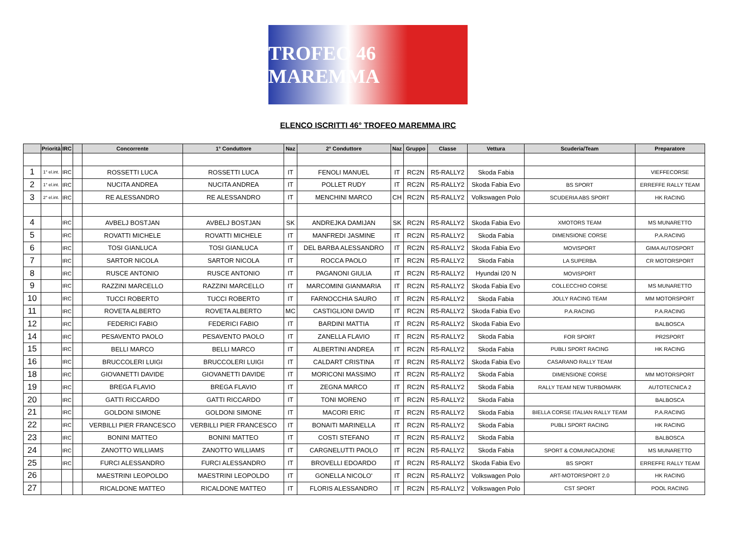TROFEO 46 MAREMMA
ELENCO ISCRITTI 46° TROFEO MAREMMA IRC
| | Priorità | IRC | | Concorrente | 1° Conduttore | Naz | 2° Conduttore | Naz | Gruppo | Classe | Vettura | Scuderia/Team | Preparatore |
| --- | --- | --- | --- | --- | --- | --- | --- | --- | --- | --- | --- | --- | --- |
| 1 | 1° el.int. | IRC | | ROSSETTI LUCA | ROSSETTI LUCA | IT | FENOLI MANUEL | IT | RC2N | R5-RALLY2 | Skoda Fabia | | VIEFFECORSE |
| 2 | 1° el.int. | IRC | | NUCITA ANDREA | NUCITA ANDREA | IT | POLLET RUDY | IT | RC2N | R5-RALLY2 | Skoda Fabia Evo | BS SPORT | ERREFFE RALLY TEAM |
| 3 | 2° el.int. | IRC | | RE ALESSANDRO | RE ALESSANDRO | IT | MENCHINI MARCO | CH | RC2N | R5-RALLY2 | Volkswagen Polo | SCUDERIA ABS SPORT | HK RACING |
| 4 | | IRC | | AVBELJ BOSTJAN | AVBELJ BOSTJAN | SK | ANDREJKA DAMIJAN | SK | RC2N | R5-RALLY2 | Skoda Fabia Evo | XMOTORS TEAM | MS MUNARETTO |
| 5 | | IRC | | ROVATTI MICHELE | ROVATTI MICHELE | IT | MANFREDI JASMINE | IT | RC2N | R5-RALLY2 | Skoda Fabia | DIMENSIONE CORSE | P.A.RACING |
| 6 | | IRC | | TOSI GIANLUCA | TOSI GIANLUCA | IT | DEL BARBA ALESSANDRO | IT | RC2N | R5-RALLY2 | Skoda Fabia Evo | MOVISPORT | GIMA AUTOSPORT |
| 7 | | IRC | | SARTOR NICOLA | SARTOR NICOLA | IT | ROCCA PAOLO | IT | RC2N | R5-RALLY2 | Skoda Fabia | LA SUPERBA | CR MOTORSPORT |
| 8 | | IRC | | RUSCE ANTONIO | RUSCE ANTONIO | IT | PAGANONI GIULIA | IT | RC2N | R5-RALLY2 | Hyundai I20 N | MOVISPORT | |
| 9 | | IRC | | RAZZINI MARCELLO | RAZZINI MARCELLO | IT | MARCOMINI GIANMARIA | IT | RC2N | R5-RALLY2 | Skoda Fabia Evo | COLLECCHIO CORSE | MS MUNARETTO |
| 10 | | IRC | | TUCCI ROBERTO | TUCCI ROBERTO | IT | FARNOCCHIA SAURO | IT | RC2N | R5-RALLY2 | Skoda Fabia | JOLLY RACING TEAM | MM MOTORSPORT |
| 11 | | IRC | | ROVETA ALBERTO | ROVETA ALBERTO | MC | CASTIGLIONI DAVID | IT | RC2N | R5-RALLY2 | Skoda Fabia Evo | P.A.RACING | P.A.RACING |
| 12 | | IRC | | FEDERICI FABIO | FEDERICI FABIO | IT | BARDINI MATTIA | IT | RC2N | R5-RALLY2 | Skoda Fabia Evo | | BALBOSCA |
| 14 | | IRC | | PESAVENTO PAOLO | PESAVENTO PAOLO | IT | ZANELLA FLAVIO | IT | RC2N | R5-RALLY2 | Skoda Fabia | FOR SPORT | PR2SPORT |
| 15 | | IRC | | BELLI MARCO | BELLI MARCO | IT | ALBERTINI ANDREA | IT | RC2N | R5-RALLY2 | Skoda Fabia | PUBLI SPORT RACING | HK RACING |
| 16 | | IRC | | BRUCCOLERI LUIGI | BRUCCOLERI LUIGI | IT | CALDART CRISTINA | IT | RC2N | R5-RALLY2 | Skoda Fabia Evo | CASARANO RALLY TEAM | |
| 18 | | IRC | | GIOVANETTI DAVIDE | GIOVANETTI DAVIDE | IT | MORICONI MASSIMO | IT | RC2N | R5-RALLY2 | Skoda Fabia | DIMENSIONE CORSE | MM MOTORSPORT |
| 19 | | IRC | | BREGA FLAVIO | BREGA FLAVIO | IT | ZEGNA MARCO | IT | RC2N | R5-RALLY2 | Skoda Fabia | RALLY TEAM NEW TURBOMARK | AUTOTECNICA 2 |
| 20 | | IRC | | GATTI RICCARDO | GATTI RICCARDO | IT | TONI MORENO | IT | RC2N | R5-RALLY2 | Skoda Fabia | | BALBOSCA |
| 21 | | IRC | | GOLDONI SIMONE | GOLDONI SIMONE | IT | MACORI ERIC | IT | RC2N | R5-RALLY2 | Skoda Fabia | BIELLA CORSE ITALIAN RALLY TEAM | P.A.RACING |
| 22 | | IRC | | VERBILLI PIER FRANCESCO | VERBILLI PIER FRANCESCO | IT | BONAITI MARINELLA | IT | RC2N | R5-RALLY2 | Skoda Fabia | PUBLI SPORT RACING | HK RACING |
| 23 | | IRC | | BONINI MATTEO | BONINI MATTEO | IT | COSTI STEFANO | IT | RC2N | R5-RALLY2 | Skoda Fabia | | BALBOSCA |
| 24 | | IRC | | ZANOTTO WILLIAMS | ZANOTTO WILLIAMS | IT | CARGNELUTTI PAOLO | IT | RC2N | R5-RALLY2 | Skoda Fabia | SPORT & COMUNICAZIONE | MS MUNARETTO |
| 25 | | IRC | | FURCI ALESSANDRO | FURCI ALESSANDRO | IT | BROVELLI EDOARDO | IT | RC2N | R5-RALLY2 | Skoda Fabia Evo | BS SPORT | ERREFFE RALLY TEAM |
| 26 | | | | MAESTRINI LEOPOLDO | MAESTRINI LEOPOLDO | IT | GONELLA NICOLO' | IT | RC2N | R5-RALLY2 | Volkswagen Polo | ART-MOTORSPORT 2.0 | HK RACING |
| 27 | | | | RICALDONE MATTEO | RICALDONE MATTEO | IT | FLORIS ALESSANDRO | IT | RC2N | R5-RALLY2 | Volkswagen Polo | CST SPORT | POOL RACING |